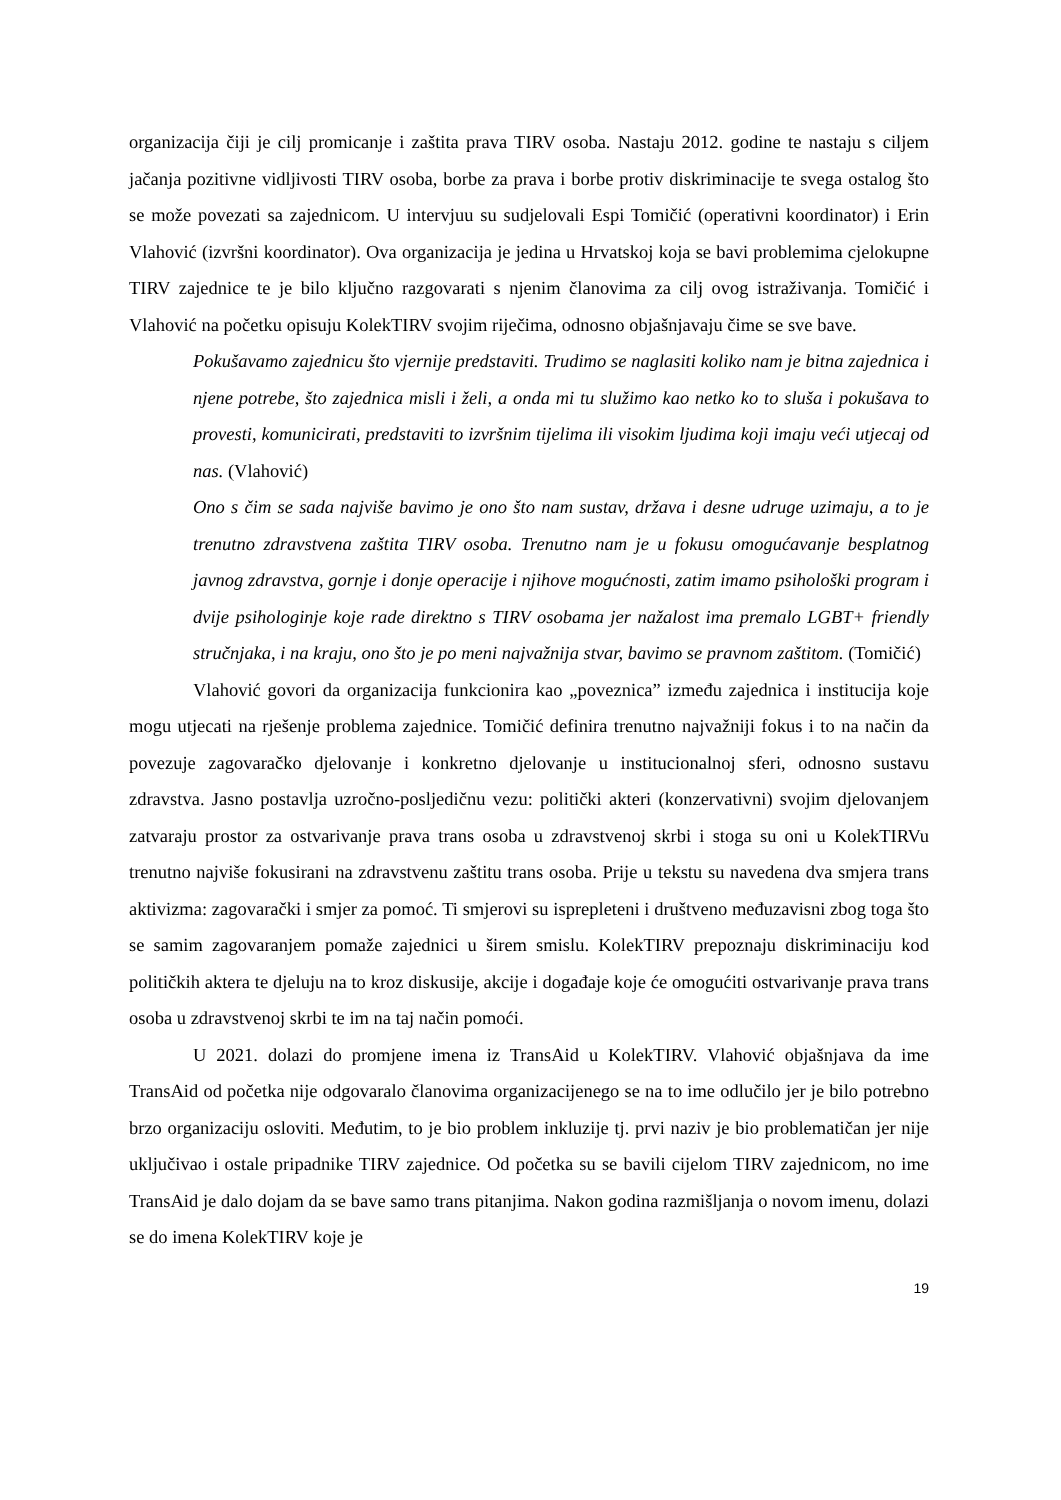organizacija čiji je cilj promicanje i zaštita prava TIRV osoba. Nastaju 2012. godine te nastaju s ciljem jačanja pozitivne vidljivosti TIRV osoba, borbe za prava i borbe protiv diskriminacije te svega ostalog što se može povezati sa zajednicom. U intervjuu su sudjelovali Espi Tomičić (operativni koordinator) i Erin Vlahović (izvršni koordinator). Ova organizacija je jedina u Hrvatskoj koja se bavi problemima cjelokupne TIRV zajednice te je bilo ključno razgovarati s njenim članovima za cilj ovog istraživanja. Tomičić i Vlahović na početku opisuju KolekTIRV svojim riječima, odnosno objašnjavaju čime se sve bave.
Pokušavamo zajednicu što vjernije predstaviti. Trudimo se naglasiti koliko nam je bitna zajednica i njene potrebe, što zajednica misli i želi, a onda mi tu služimo kao netko ko to sluša i pokušava to provesti, komunicirati, predstaviti to izvršnim tijelima ili visokim ljudima koji imaju veći utjecaj od nas. (Vlahović)
Ono s čim se sada najviše bavimo je ono što nam sustav, država i desne udruge uzimaju, a to je trenutno zdravstvena zaštita TIRV osoba. Trenutno nam je u fokusu omogućavanje besplatnog javnog zdravstva, gornje i donje operacije i njihove mogućnosti, zatim imamo psihološki program i dvije psihologinje koje rade direktno s TIRV osobama jer nažalost ima premalo LGBT+ friendly stručnjaka, i na kraju, ono što je po meni najvažnija stvar, bavimo se pravnom zaštitom. (Tomičić)
Vlahović govori da organizacija funkcionira kao „poveznica” između zajednica i institucija koje mogu utjecati na rješenje problema zajednice. Tomičić definira trenutno najvažniji fokus i to na način da povezuje zagovaračko djelovanje i konkretno djelovanje u institucionalnoj sferi, odnosno sustavu zdravstva. Jasno postavlja uzročno-posljedičnu vezu: politički akteri (konzervativni) svojim djelovanjem zatvaraju prostor za ostvarivanje prava trans osoba u zdravstvenoj skrbi i stoga su oni u KolekTIRVu trenutno najviše fokusirani na zdravstvenu zaštitu trans osoba. Prije u tekstu su navedena dva smjera trans aktivizma: zagovarački i smjer za pomoć. Ti smjerovi su isprepleteni i društveno međuzavisni zbog toga što se samim zagovaranjem pomaže zajednici u širem smislu. KolekTIRV prepoznaju diskriminaciju kod političkih aktera te djeluju na to kroz diskusije, akcije i događaje koje će omogućiti ostvarivanje prava trans osoba u zdravstvenoj skrbi te im na taj način pomoći.
U 2021. dolazi do promjene imena iz TransAid u KolekTIRV. Vlahović objašnjava da ime TransAid od početka nije odgovaralo članovima organizacijenego se na to ime odlučilo jer je bilo potrebno brzo organizaciju osloviti. Međutim, to je bio problem inkluzije tj. prvi naziv je bio problematičan jer nije uključivao i ostale pripadnike TIRV zajednice. Od početka su se bavili cijelom TIRV zajednicom, no ime TransAid je dalo dojam da se bave samo trans pitanjima. Nakon godina razmišljanja o novom imenu, dolazi se do imena KolekTIRV koje je
19